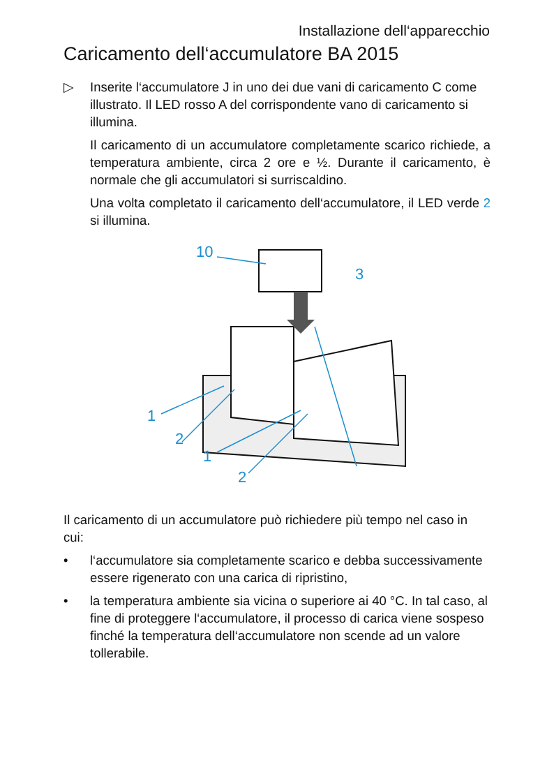Installazione dell‘apparecchio
Caricamento dell‘accumulatore BA 2015
▷ Inserite l‘accumulatore J in uno dei due vani di caricamento C come illustrato. Il LED rosso A del corrispondente vano di caricamento si illumina.
Il caricamento di un accumulatore completamente scarico richiede, a temperatura ambiente, circa 2 ore e ½. Durante il caricamento, è normale che gli accumulatori si surriscal­dino.
Una volta completato il caricamento dell‘accumulatore, il LED verde 2 si illumina.
10
3
1
2
1
2
Il caricamento di un accumulatore può richiedere più tempo nel caso in cui:
• l‘accumulatore sia completamente scarico e debba successivamente essere rigenerato con una carica di ripristino,
• la temperatura ambiente sia vicina o superiore ai 40 °C. In tal caso, al fine di proteggere l‘accumulatore, il processo di carica viene sospeso finché la temperatura dell‘accu­mulatore non scende ad un valore tollerabile.